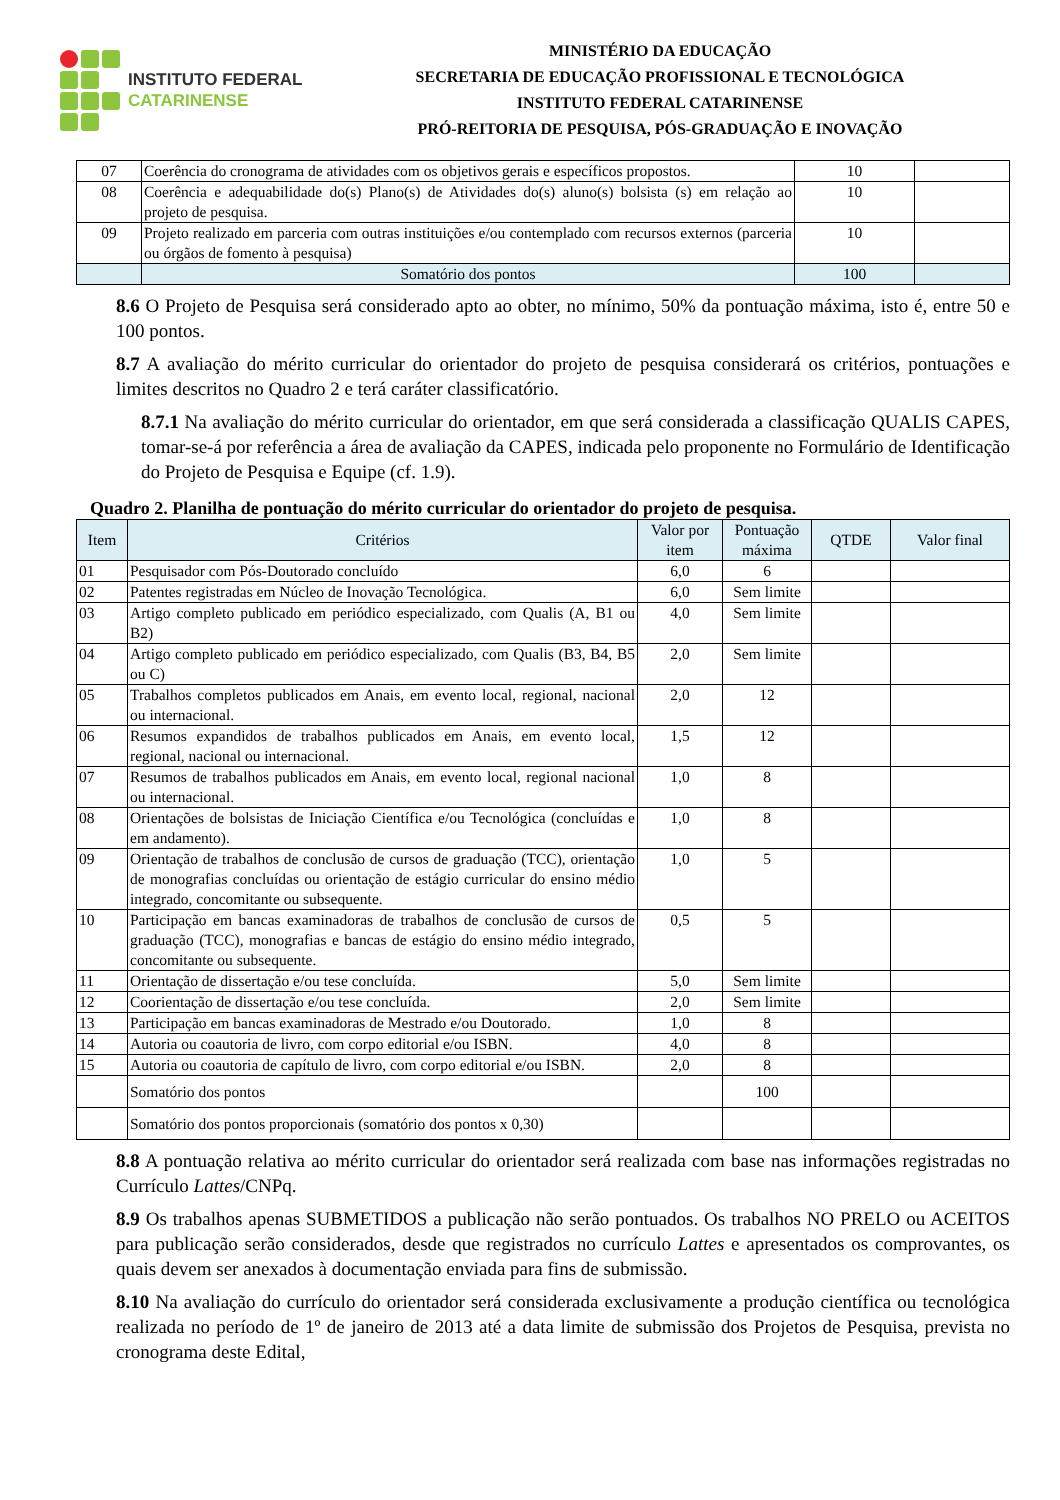INSTITUTO FEDERAL
CATARINENSE
MINISTÉRIO DA EDUCAÇÃO
SECRETARIA DE EDUCAÇÃO PROFISSIONAL E TECNOLÓGICA
INSTITUTO FEDERAL CATARINENSE
PRÓ-REITORIA DE PESQUISA, PÓS-GRADUAÇÃO E INOVAÇÃO
| 07 | Coerência do cronograma de atividades com os objetivos gerais e específicos propostos. | 10 | |
| 08 | Coerência e adequabilidade do(s) Plano(s) de Atividades do(s) aluno(s) bolsista (s) em relação ao projeto de pesquisa. | 10 | |
| 09 | Projeto realizado em parceria com outras instituições e/ou contemplado com recursos externos (parceria ou órgãos de fomento à pesquisa) | 10 | |
| | Somatório dos pontos | 100 | |
8.6 O Projeto de Pesquisa será considerado apto ao obter, no mínimo, 50% da pontuação máxima, isto é, entre 50 e 100 pontos.
8.7 A avaliação do mérito curricular do orientador do projeto de pesquisa considerará os critérios, pontuações e limites descritos no Quadro 2 e terá caráter classificatório.
8.7.1 Na avaliação do mérito curricular do orientador, em que será considerada a classificação QUALIS CAPES, tomar-se-á por referência a área de avaliação da CAPES, indicada pelo proponente no Formulário de Identificação do Projeto de Pesquisa e Equipe (cf. 1.9).
Quadro 2. Planilha de pontuação do mérito curricular do orientador do projeto de pesquisa.
| Item | Critérios | Valor por item | Pontuação máxima | QTDE | Valor final |
| --- | --- | --- | --- | --- | --- |
| 01 | Pesquisador com Pós-Doutorado concluído | 6,0 | 6 | | |
| 02 | Patentes registradas em Núcleo de Inovação Tecnológica. | 6,0 | Sem limite | | |
| 03 | Artigo completo publicado em periódico especializado, com Qualis (A, B1 ou B2) | 4,0 | Sem limite | | |
| 04 | Artigo completo publicado em periódico especializado, com Qualis (B3, B4, B5 ou C) | 2,0 | Sem limite | | |
| 05 | Trabalhos completos publicados em Anais, em evento local, regional, nacional ou internacional. | 2,0 | 12 | | |
| 06 | Resumos expandidos de trabalhos publicados em Anais, em evento local, regional, nacional ou internacional. | 1,5 | 12 | | |
| 07 | Resumos de trabalhos publicados em Anais, em evento local, regional nacional ou internacional. | 1,0 | 8 | | |
| 08 | Orientações de bolsistas de Iniciação Científica e/ou Tecnológica (concluídas e em andamento). | 1,0 | 8 | | |
| 09 | Orientação de trabalhos de conclusão de cursos de graduação (TCC), orientação de monografias concluídas ou orientação de estágio curricular do ensino médio integrado, concomitante ou subsequente. | 1,0 | 5 | | |
| 10 | Participação em bancas examinadoras de trabalhos de conclusão de cursos de graduação (TCC), monografias e bancas de estágio do ensino médio integrado, concomitante ou subsequente. | 0,5 | 5 | | |
| 11 | Orientação de dissertação e/ou tese concluída. | 5,0 | Sem limite | | |
| 12 | Coorientação de dissertação e/ou tese concluída. | 2,0 | Sem limite | | |
| 13 | Participação em bancas examinadoras de Mestrado e/ou Doutorado. | 1,0 | 8 | | |
| 14 | Autoria ou coautoria de livro, com corpo editorial e/ou ISBN. | 4,0 | 8 | | |
| 15 | Autoria ou coautoria de capítulo de livro, com corpo editorial e/ou ISBN. | 2,0 | 8 | | |
| | Somatório dos pontos | | 100 | | |
| | Somatório dos pontos proporcionais (somatório dos pontos x 0,30) | | | | |
8.8 A pontuação relativa ao mérito curricular do orientador será realizada com base nas informações registradas no Currículo Lattes/CNPq.
8.9 Os trabalhos apenas SUBMETIDOS a publicação não serão pontuados. Os trabalhos NO PRELO ou ACEITOS para publicação serão considerados, desde que registrados no currículo Lattes e apresentados os comprovantes, os quais devem ser anexados à documentação enviada para fins de submissão.
8.10 Na avaliação do currículo do orientador será considerada exclusivamente a produção científica ou tecnológica realizada no período de 1º de janeiro de 2013 até a data limite de submissão dos Projetos de Pesquisa, prevista no cronograma deste Edital,